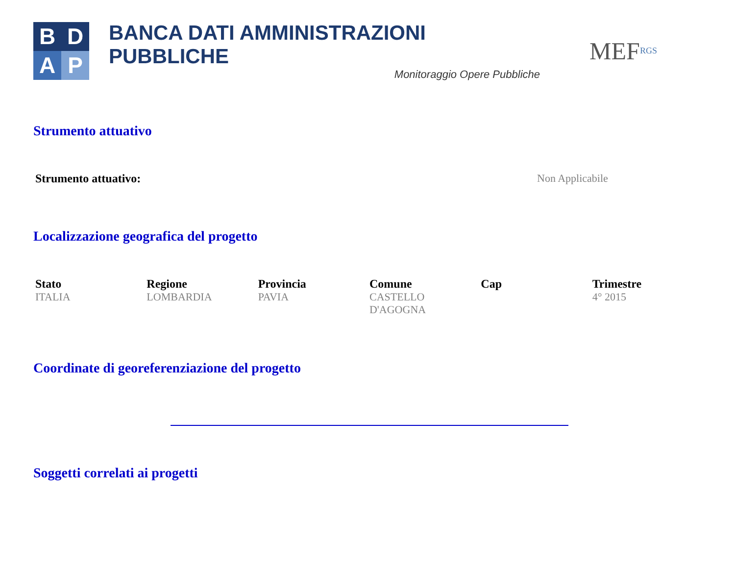B
D
A
P
BANCA DATI AMMINISTRAZIONI PUBBLICHE
Monitoraggio Opere Pubbliche
MEF RGS
Strumento attuativo
| Strumento attuativo: | Non Applicabile |
Localizzazione geografica del progetto
| Stato | Regione | Provincia | Comune | Cap | Trimestre |
| --- | --- | --- | --- | --- | --- |
| ITALIA | LOMBARDIA | PAVIA | CASTELLO D'AGOGNA | | 4° 2015 |
Coordinate di georeferenziazione del progetto
Soggetti correlati ai progetti